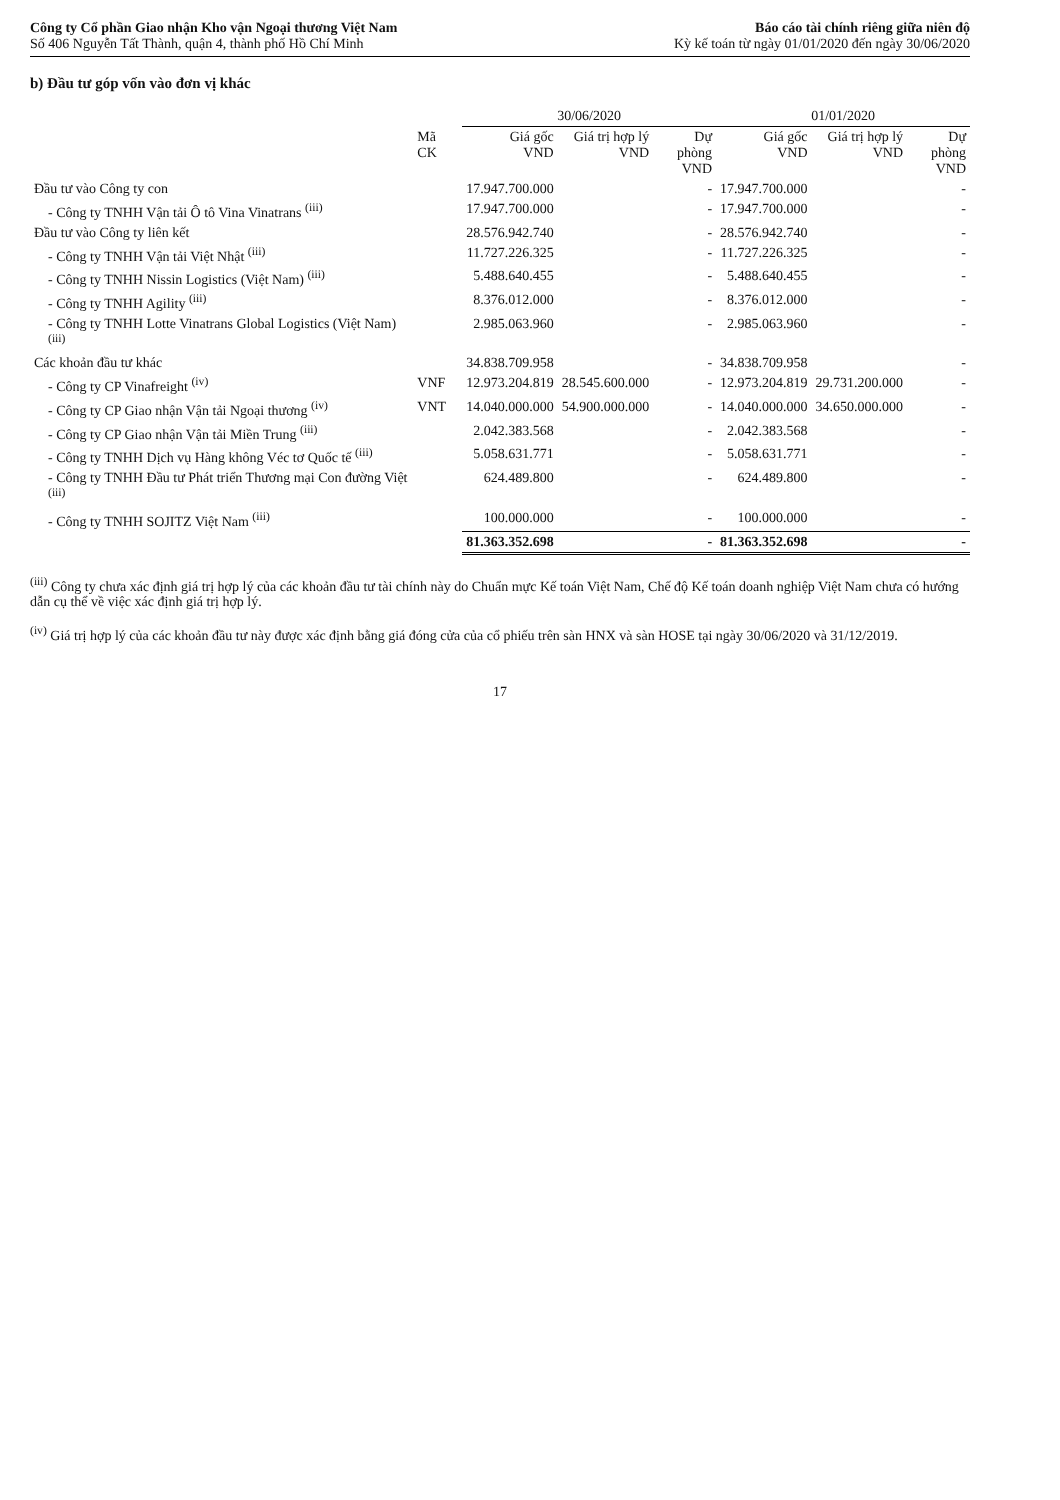Công ty Cổ phần Giao nhận Kho vận Ngoại thương Việt Nam
Số 406 Nguyễn Tất Thành, quận 4, thành phố Hồ Chí Minh
Báo cáo tài chính riêng giữa niên độ
Kỳ kế toán từ ngày 01/01/2020 đến ngày 30/06/2020
b) Đầu tư góp vốn vào đơn vị khác
| | | 30/06/2020 | | | 01/01/2020 | | |
| --- | --- | --- | --- | --- | --- | --- | --- |
| | Mã CK | Giá gốc VND | Giá trị hợp lý VND | Dự phòng VND | Giá gốc VND | Giá trị hợp lý VND | Dự phòng VND |
| Đầu tư vào Công ty con | | 17.947.700.000 | | - | 17.947.700.000 | | - |
| - Công ty TNHH Vận tải Ô tô Vina Vinatrans <sup>(iii)</sup> | | 17.947.700.000 | | - | 17.947.700.000 | | - |
| Đầu tư vào Công ty liên kết | | 28.576.942.740 | | - | 28.576.942.740 | | - |
| - Công ty TNHH Vận tải Việt Nhật <sup>(iii)</sup> | | 11.727.226.325 | | - | 11.727.226.325 | | - |
| - Công ty TNHH Nissin Logistics (Việt Nam) <sup>(iii)</sup> | | 5.488.640.455 | | - | 5.488.640.455 | | - |
| - Công ty TNHH Agility <sup>(iii)</sup> | | 8.376.012.000 | | - | 8.376.012.000 | | - |
| - Công ty TNHH Lotte Vinatrans Global Logistics (Việt Nam) <sup>(iii)</sup> | | 2.985.063.960 | | - | 2.985.063.960 | | - |
| Các khoản đầu tư khác | | 34.838.709.958 | | - | 34.838.709.958 | | - |
| - Công ty CP Vinafreight <sup>(iv)</sup> | VNF | 12.973.204.819 | 28.545.600.000 | - | 12.973.204.819 | 29.731.200.000 | - |
| - Công ty CP Giao nhận Vận tải Ngoại thương <sup>(iv)</sup> | VNT | 14.040.000.000 | 54.900.000.000 | - | 14.040.000.000 | 34.650.000.000 | - |
| - Công ty CP Giao nhận Vận tải Miền Trung <sup>(iii)</sup> | | 2.042.383.568 | | - | 2.042.383.568 | | - |
| - Công ty TNHH Dịch vụ Hàng không Véc tơ Quốc tế <sup>(iii)</sup> | | 5.058.631.771 | | - | 5.058.631.771 | | - |
| - Công ty TNHH Đầu tư Phát triển Thương mại Con đường Việt <sup>(iii)</sup> | | 624.489.800 | | - | 624.489.800 | | - |
| - Công ty TNHH SOJITZ Việt Nam <sup>(iii)</sup> | | 100.000.000 | | - | 100.000.000 | | - |
| | | 81.363.352.698 | | - | 81.363.352.698 | | - |
<sup>(iii)</sup> Công ty chưa xác định giá trị hợp lý của các khoản đầu tư tài chính này do Chuẩn mực Kế toán Việt Nam, Chế độ Kế toán doanh nghiệp Việt Nam chưa có hướng dẫn cụ thể về việc xác định giá trị hợp lý.
<sup>(iv)</sup> Giá trị hợp lý của các khoản đầu tư này được xác định bằng giá đóng cửa của cổ phiếu trên sàn HNX và sàn HOSE tại ngày 30/06/2020 và 31/12/2019.
17